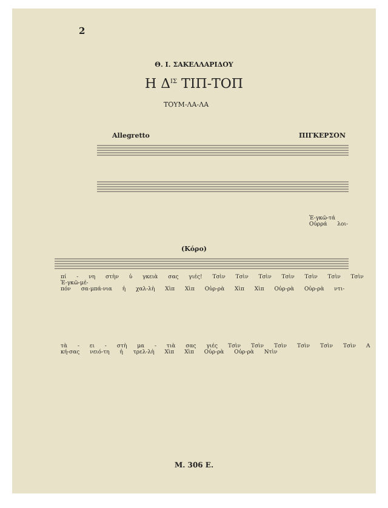2
Θ. Ι. ΣΑΚΕΛΛΑΡΙΔΟΥ
Η Δ<sup>ΙΣ</sup> ΤΙΠ-ΤΟΠ
ΤΟΥΜ-ΛΑ-ΛΑ
Allegretto ΠΙΓΚΕΡΣΟΝ
Ἐ-γκῶ-τά
Οὐρρά λοι-
(Κόρο)
πί - νη στὴν ὑ γκειὰ σας γιές! Τσὶν Τσὶν Τσὶν Τσὶν Τσὶν Τσὶν Τσὶν Ἐ-γκῶ-μέ-
πόν σα-μπά-νια ἡ χαλ-λὴ Χὶπ Χὶπ Οὐρ-ρὰ Χὶπ Χὶπ Οὐρ-ρὰ Οὐρ-ρὰ ντι-
τὰ - ει - στὴ μα - τιὰ σας γιές Τσὶν Τσὶν Τσὶν Τσὶν Τσὶν Τσὶν Α
κή-σας νειό-τη ἡ τρελ-λὴ Χὶπ Χὶπ Οὐρ-ρὰ Οὐρ-ρὰ Ντὶν
Μ. 306 Ε.